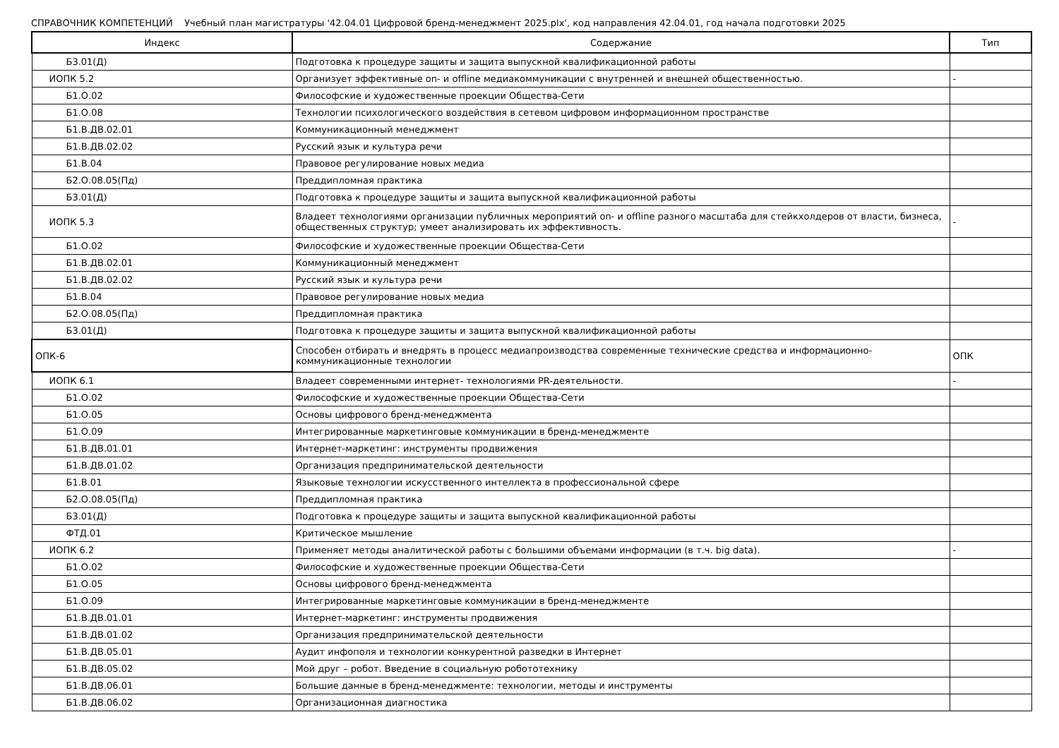СПРАВОЧНИК КОМПЕТЕНЦИЙ Учебный план магистратуры '42.04.01 Цифровой бренд-менеджмент 2025.plx', код направления 42.04.01, год начала подготовки 2025
| Индекс | Содержание | Тип |
| --- | --- | --- |
| Б3.01(Д) | Подготовка к процедуре защиты и защита выпускной квалификационной работы | |
| ИОПК 5.2 | Организует эффективные on- и offline медиакоммуникации с внутренней и внешней общественностью. | - |
| Б1.О.02 | Философские и художественные проекции Общества-Сети | |
| Б1.О.08 | Технологии психологического воздействия в сетевом цифровом информационном пространстве | |
| Б1.В.ДВ.02.01 | Коммуникационный менеджмент | |
| Б1.В.ДВ.02.02 | Русский язык и культура речи | |
| Б1.В.04 | Правовое регулирование новых медиа | |
| Б2.О.08.05(Пд) | Преддипломная практика | |
| Б3.01(Д) | Подготовка к процедуре защиты и защита выпускной квалификационной работы | |
| ИОПК 5.3 | Владеет технологиями организации публичных мероприятий on- и offline разного масштаба для стейкхолдеров от власти, бизнеса, общественных структур; умеет анализировать их эффективность. | - |
| Б1.О.02 | Философские и художественные проекции Общества-Сети | |
| Б1.В.ДВ.02.01 | Коммуникационный менеджмент | |
| Б1.В.ДВ.02.02 | Русский язык и культура речи | |
| Б1.В.04 | Правовое регулирование новых медиа | |
| Б2.О.08.05(Пд) | Преддипломная практика | |
| Б3.01(Д) | Подготовка к процедуре защиты и защита выпускной квалификационной работы | |
| ОПК-6 | Способен отбирать и внедрять в процесс медиапроизводства современные технические средства и информационно-коммуникационные технологии | ОПК |
| ИОПК 6.1 | Владеет современными интернет- технологиями PR-деятельности. | - |
| Б1.О.02 | Философские и художественные проекции Общества-Сети | |
| Б1.О.05 | Основы цифрового бренд-менеджмента | |
| Б1.О.09 | Интегрированные маркетинговые коммуникации в бренд-менеджменте | |
| Б1.В.ДВ.01.01 | Интернет-маркетинг: инструменты продвижения | |
| Б1.В.ДВ.01.02 | Организация предпринимательской деятельности | |
| Б1.В.01 | Языковые технологии искусственного интеллекта в профессиональной сфере | |
| Б2.О.08.05(Пд) | Преддипломная практика | |
| Б3.01(Д) | Подготовка к процедуре защиты и защита выпускной квалификационной работы | |
| ФТД.01 | Критическое мышление | |
| ИОПК 6.2 | Применяет методы аналитической работы с большими объемами информации (в т.ч. big data). | - |
| Б1.О.02 | Философские и художественные проекции Общества-Сети | |
| Б1.О.05 | Основы цифрового бренд-менеджмента | |
| Б1.О.09 | Интегрированные маркетинговые коммуникации в бренд-менеджменте | |
| Б1.В.ДВ.01.01 | Интернет-маркетинг: инструменты продвижения | |
| Б1.В.ДВ.01.02 | Организация предпринимательской деятельности | |
| Б1.В.ДВ.05.01 | Аудит инфополя и технологии конкурентной разведки в Интернет | |
| Б1.В.ДВ.05.02 | Мой друг – робот. Введение в социальную робототехнику | |
| Б1.В.ДВ.06.01 | Большие данные в бренд-менеджменте: технологии, методы и инструменты | |
| Б1.В.ДВ.06.02 | Организационная диагностика | |